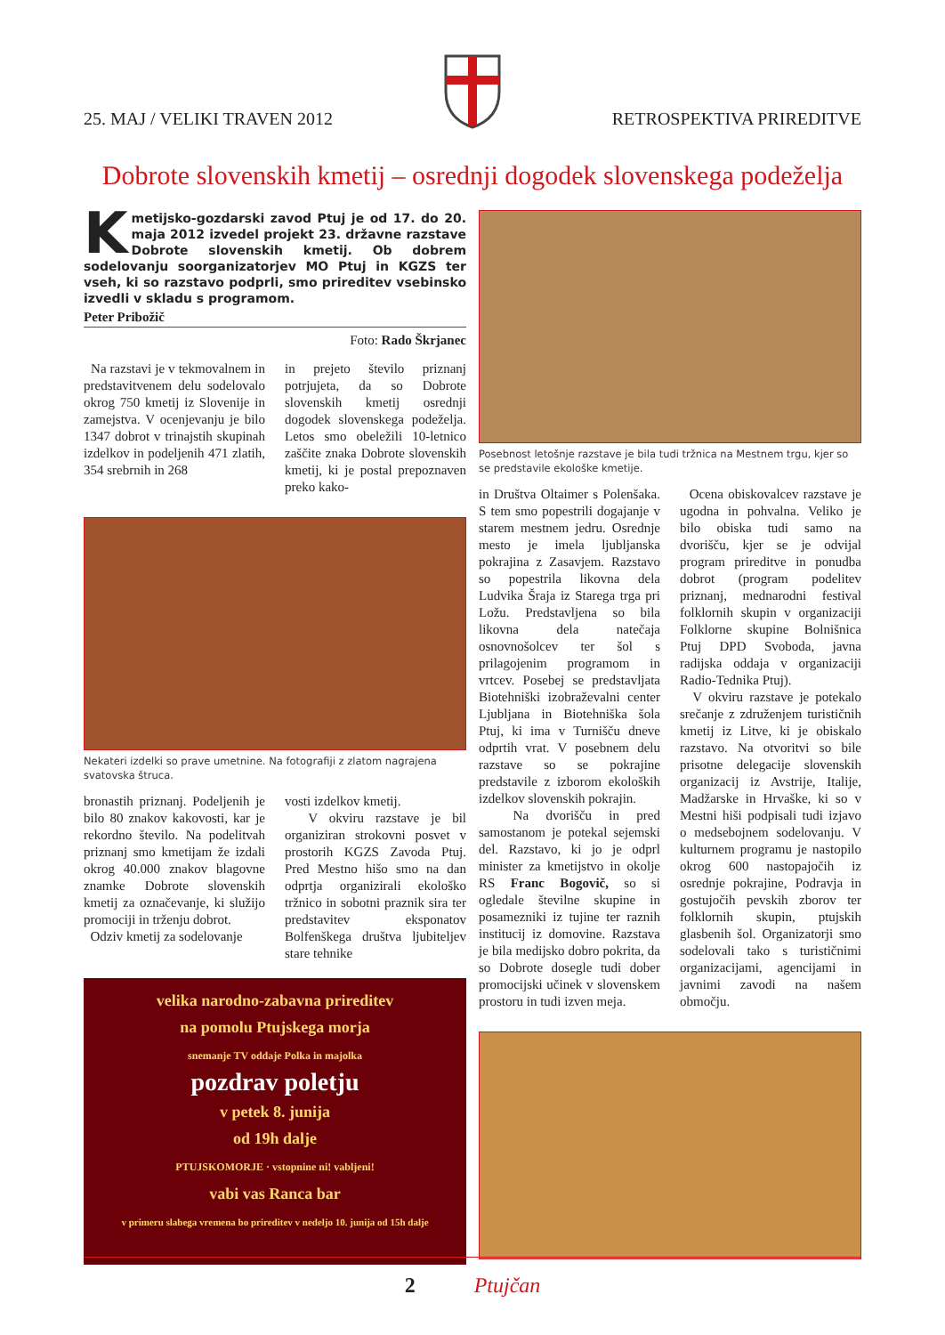25. MAJ / VELIKI TRAVEN 2012
RETROSPEKTIVA PRIREDITVE
Dobrote slovenskih kmetij – osrednji dogodek slovenskega podeželja
Kmetijsko-gozdarski zavod Ptuj je od 17. do 20. maja 2012 izvedel projekt 23. državne razstave Dobrote slovenskih kmetij. Ob dobrem sodelovanju soorganizatorjev MO Ptuj in KGZS ter vseh, ki so razstavo podprli, smo prireditev vsebinsko izvedli v skladu s programom.
Peter Pribožič
Foto: Rado Škrjanec
Na razstavi je v tekmovalnem in predstavitvenem delu sodelovalo okrog 750 kmetij iz Slovenije in zamejstva. V ocenjevanju je bilo 1347 dobrot v trinajstih skupinah izdelkov in podeljenih 471 zlatih, 354 srebrnih in 268
in prejeto število priznanj potrjujeta, da so Dobrote slovenskih kmetij osrednji dogodek slovenskega podeželja. Letos smo obeležili 10-letnico zaščite znaka Dobrote slovenskih kmetij, ki je postal prepoznaven preko kako-
Nekateri izdelki so prave umetnine. Na fotografiji z zlatom nagrajena svatovska štruca.
bronastih priznanj. Podeljenih je bilo 80 znakov kakovosti, kar je rekordno število. Na podelitvah priznanj smo kmetijam že izdali okrog 40.000 znakov blagovne znamke Dobrote slovenskih kmetij za označevanje, ki služijo promociji in trženju dobrot.
Odziv kmetij za sodelovanje
vosti izdelkov kmetij.
V okviru razstave je bil organiziran strokovni posvet v prostorih KGZS Zavoda Ptuj. Pred Mestno hišo smo na dan odprtja organizirali ekološko tržnico in sobotni praznik sira ter predstavitev eksponatov Bolfenškega društva ljubiteljev stare tehnike
velika narodno-zabavna prireditev
na pomolu Ptujskega morja
snemanje TV oddaje Polka in majolka
pozdrav poletju
v petek 8. junija
od 19h dalje
PTUJSKOMORJE · vstopnine ni! vabljeni!
vabi vas Ranca bar
v primeru slabega vremena bo prireditev v nedeljo 10. junija od 15h dalje
Posebnost letošnje razstave je bila tudi tržnica na Mestnem trgu, kjer so se predstavile ekološke kmetije.
in Društva Oltaimer s Polenšaka. S tem smo popestrili dogajanje v starem mestnem jedru. Osrednje mesto je imela ljubljanska pokrajina z Zasavjem. Razstavo so popestrila likovna dela Ludvika Šraja iz Starega trga pri Ložu. Predstavljena so bila likovna dela natečaja osnovnošolcev ter šol s prilagojenim programom in vrtcev. Posebej se predstavljata Biotehniški izobraževalni center Ljubljana in Biotehniška šola Ptuj, ki ima v Turnišču dneve odprtih vrat. V posebnem delu razstave so se pokrajine predstavile z izborom ekoloških izdelkov slovenskih pokrajin.
Na dvorišču in pred samostanom je potekal sejemski del. Razstavo, ki jo je odprl minister za kmetijstvo in okolje RS Franc Bogovič, so si ogledale številne skupine in posamezniki iz tujine ter raznih institucij iz domovine. Razstava je bila medijsko dobro pokrita, da so Dobrote dosegle tudi dober promocijski učinek v slovenskem prostoru in tudi izven meja.
Ocena obiskovalcev razstave je ugodna in pohvalna. Veliko je bilo obiska tudi samo na dvorišču, kjer se je odvijal program prireditve in ponudba dobrot (program podelitev priznanj, mednarodni festival folklornih skupin v organizaciji Folklorne skupine Bolnišnica Ptuj DPD Svoboda, javna radijska oddaja v organizaciji Radio-Tednika Ptuj).
V okviru razstave je potekalo srečanje z združenjem turističnih kmetij iz Litve, ki je obiskalo razstavo. Na otvoritvi so bile prisotne delegacije slovenskih organizacij iz Avstrije, Italije, Madžarske in Hrvaške, ki so v Mestni hiši podpisali tudi izjavo o medsebojnem sodelovanju. V kulturnem programu je nastopilo okrog 600 nastopajočih iz osrednje pokrajine, Podravja in gostujočih pevskih zborov ter folklornih skupin, ptujskih glasbenih šol. Organizatorji smo sodelovali tako s turističnimi organizacijami, agencijami in javnimi zavodi na našem območju.
2 Ptujčan